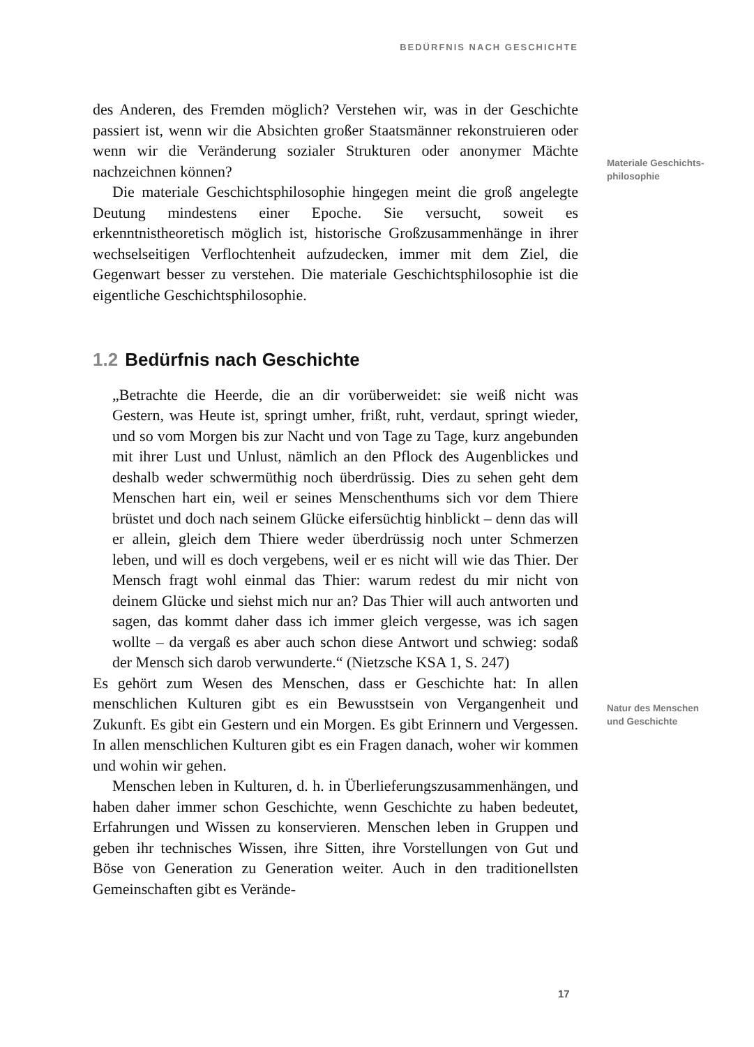BEDÜRFNIS NACH GESCHICHTE
des Anderen, des Fremden möglich? Verstehen wir, was in der Geschichte passiert ist, wenn wir die Absichten großer Staatsmänner rekonstruieren oder wenn wir die Veränderung sozialer Strukturen oder anonymer Mächte nachzeichnen können?
Die materiale Geschichtsphilosophie hingegen meint die groß angelegte Deutung mindestens einer Epoche. Sie versucht, soweit es erkenntnistheoretisch möglich ist, historische Großzusammenhänge in ihrer wechselseitigen Verflochtenheit aufzudecken, immer mit dem Ziel, die Gegenwart besser zu verstehen. Die materiale Geschichtsphilosophie ist die eigentliche Geschichtsphilosophie.
1.2 Bedürfnis nach Geschichte
„Betrachte die Heerde, die an dir vorüberweidet: sie weiß nicht was Gestern, was Heute ist, springt umher, frißt, ruht, verdaut, springt wieder, und so vom Morgen bis zur Nacht und von Tage zu Tage, kurz angebunden mit ihrer Lust und Unlust, nämlich an den Pflock des Augenblickes und deshalb weder schwermüthig noch überdrüssig. Dies zu sehen geht dem Menschen hart ein, weil er seines Menschenthums sich vor dem Thiere brüstet und doch nach seinem Glücke eifersüchtig hinblickt – denn das will er allein, gleich dem Thiere weder überdrüssig noch unter Schmerzen leben, und will es doch vergebens, weil er es nicht will wie das Thier. Der Mensch fragt wohl einmal das Thier: warum redest du mir nicht von deinem Glücke und siehst mich nur an? Das Thier will auch antworten und sagen, das kommt daher dass ich immer gleich vergesse, was ich sagen wollte – da vergaß es aber auch schon diese Antwort und schwieg: sodaß der Mensch sich darob verwunderte.“ (Nietzsche KSA 1, S. 247)
Es gehört zum Wesen des Menschen, dass er Geschichte hat: In allen menschlichen Kulturen gibt es ein Bewusstsein von Vergangenheit und Zukunft. Es gibt ein Gestern und ein Morgen. Es gibt Erinnern und Vergessen. In allen menschlichen Kulturen gibt es ein Fragen danach, woher wir kommen und wohin wir gehen.
Menschen leben in Kulturen, d. h. in Überlieferungszusammenhängen, und haben daher immer schon Geschichte, wenn Geschichte zu haben bedeutet, Erfahrungen und Wissen zu konservieren. Menschen leben in Gruppen und geben ihr technisches Wissen, ihre Sitten, ihre Vorstellungen von Gut und Böse von Generation zu Generation weiter. Auch in den traditionellsten Gemeinschaften gibt es Verände-
Materiale Geschichts-
philosophie
Natur des Menschen
und Geschichte
17